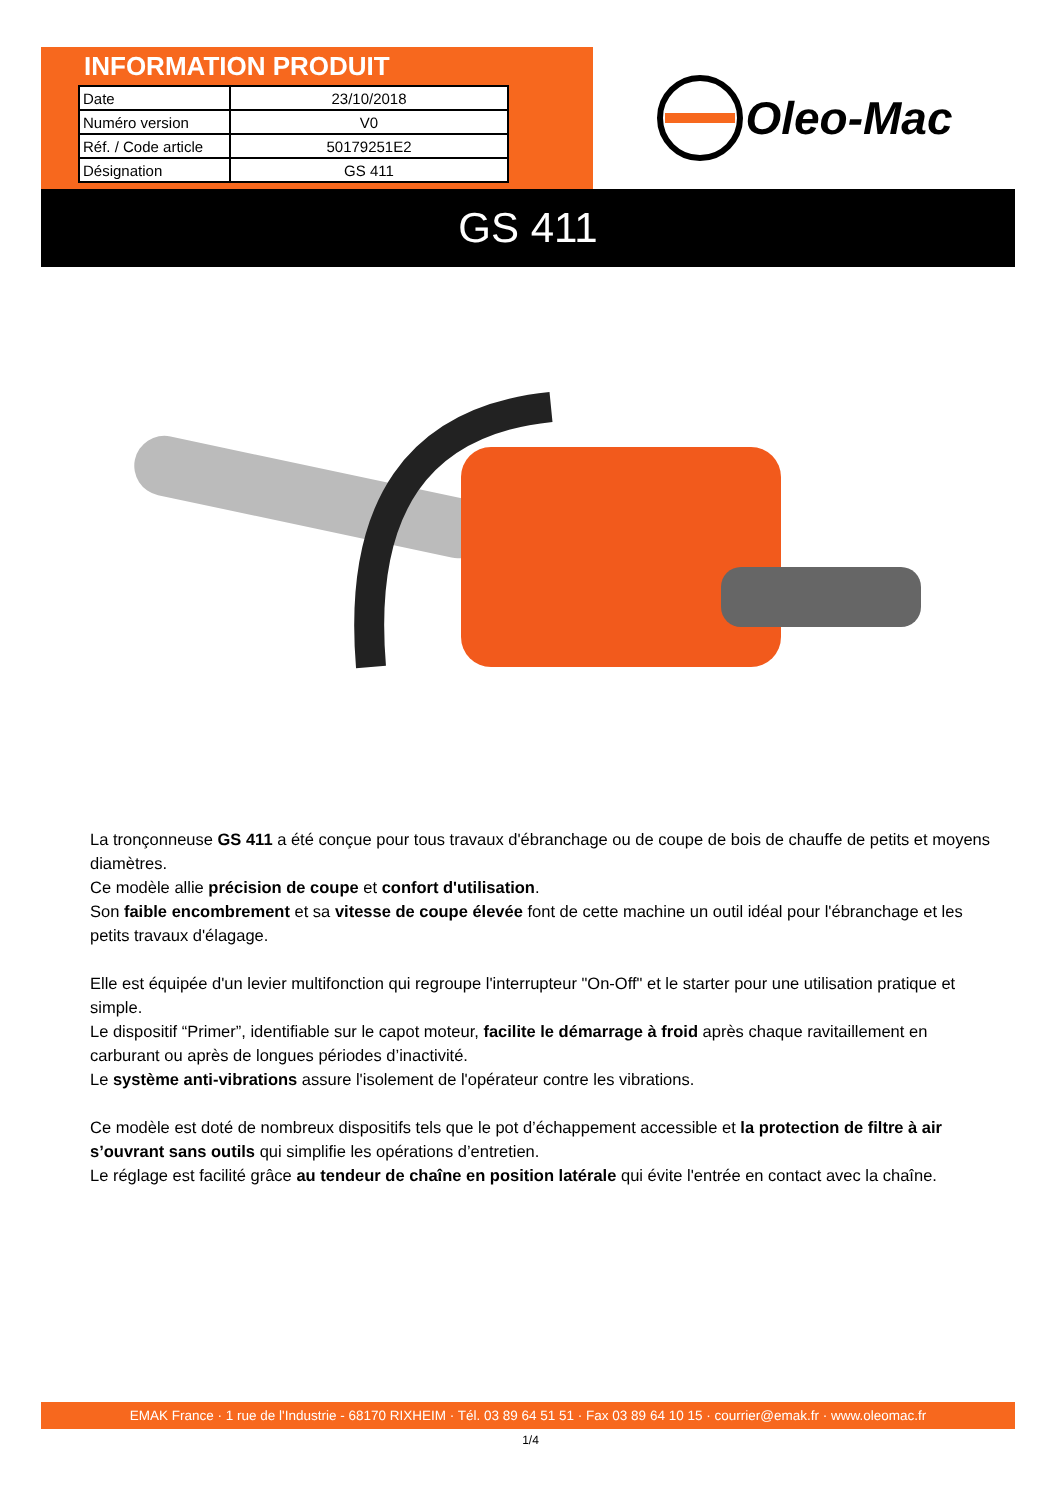INFORMATION PRODUIT
| Date | 23/10/2018 |
| Numéro version | V0 |
| Réf. / Code article | 50179251E2 |
| Désignation | GS 411 |
Oleo-Mac
GS 411
La tronçonneuse GS 411 a été conçue pour tous travaux d'ébranchage ou de coupe de bois de chauffe de petits et moyens diamètres.
Ce modèle allie précision de coupe et confort d'utilisation.
Son faible encombrement et sa vitesse de coupe élevée font de cette machine un outil idéal pour l'ébranchage et les petits travaux d'élagage.
Elle est équipée d'un levier multifonction qui regroupe l'interrupteur "On-Off" et le starter pour une utilisation pratique et simple.
Le dispositif “Primer”, identifiable sur le capot moteur, facilite le démarrage à froid après chaque ravitaillement en carburant ou après de longues périodes d’inactivité.
Le système anti-vibrations assure l'isolement de l'opérateur contre les vibrations.
Ce modèle est doté de nombreux dispositifs tels que le pot d’échappement accessible et la protection de filtre à air s’ouvrant sans outils qui simplifie les opérations d’entretien.
Le réglage est facilité grâce au tendeur de chaîne en position latérale qui évite l'entrée en contact avec la chaîne.
EMAK France · 1 rue de l'Industrie - 68170 RIXHEIM · Tél. 03 89 64 51 51 · Fax 03 89 64 10 15 · courrier@emak.fr · www.oleomac.fr
1/4